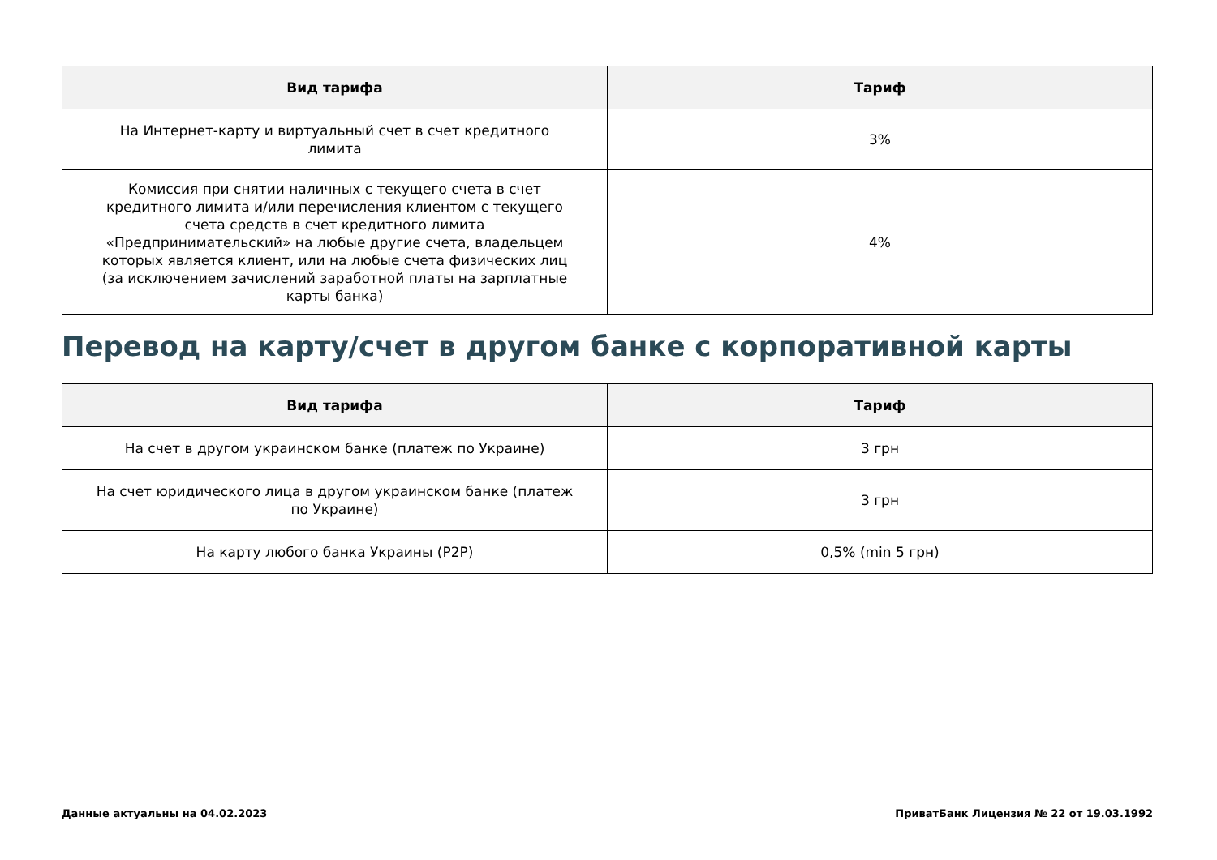| Вид тарифа | Тариф |
| --- | --- |
| На Интернет-карту и виртуальный счет в счет кредитного лимита | 3% |
| Комиссия при снятии наличных с текущего счета в счет кредитного лимита и/или перечисления клиентом с текущего счета средств в счет кредитного лимита «Предпринимательский» на любые другие счета, владельцем которых является клиент, или на любые счета физических лиц (за исключением зачислений заработной платы на зарплатные карты банка) | 4% |
Перевод на карту/счет в другом банке с корпоративной карты
| Вид тарифа | Тариф |
| --- | --- |
| На счет в другом украинском банке (платеж по Украине) | 3 грн |
| На счет юридического лица в другом украинском банке (платеж по Украине) | 3 грн |
| На карту любого банка Украины (P2P) | 0,5% (min 5 грн) |
Данные актуальны на 04.02.2023 ПриватБанк Лицензия № 22 от 19.03.1992